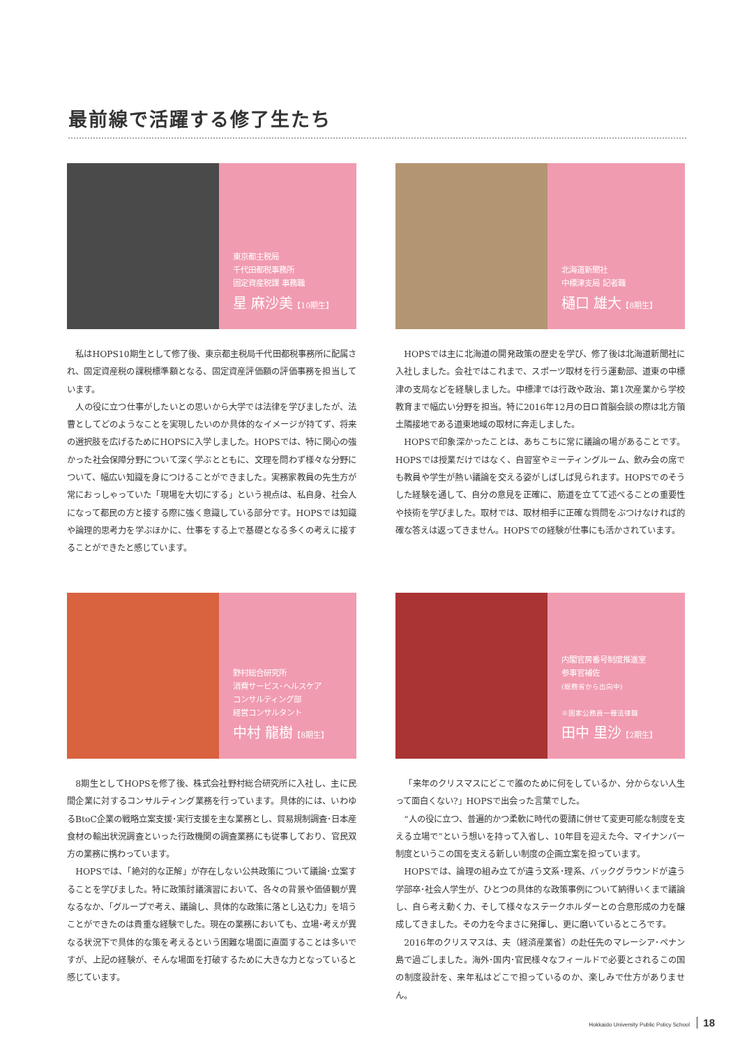最前線で活躍する修了生たち
東京都主税局
千代田都税事務所
固定資産税課 事務職
星 麻沙美【10期生】
私はHOPS10期生として修了後、東京都主税局千代田都税事務所に配属され、固定資産税の課税標準額となる、固定資産評価額の評価事務を担当しています。
人の役に立つ仕事がしたいとの思いから大学では法律を学びましたが、法曹としてどのようなことを実現したいのか具体的なイメージが持てず、将来の選択肢を広げるためにHOPSに入学しました。HOPSでは、特に関心の強かった社会保障分野について深く学ぶとともに、文理を問わず様々な分野について、幅広い知識を身につけることができました。実務家教員の先生方が常におっしゃっていた「現場を大切にする」という視点は、私自身、社会人になって都民の方と接する際に強く意識している部分です。HOPSでは知識や論理的思考力を学ぶほかに、仕事をする上で基礎となる多くの考えに接することができたと感じています。
北海道新聞社
中標津支局 記者職
樋口 雄大【8期生】
HOPSでは主に北海道の開発政策の歴史を学び、修了後は北海道新聞社に入社しました。会社ではこれまで、スポーツ取材を行う運動部、道東の中標津の支局などを経験しました。中標津では行政や政治、第1次産業から学校教育まで幅広い分野を担当。特に2016年12月の日ロ首脳会談の際は北方領土隣接地である道東地域の取材に奔走しました。
HOPSで印象深かったことは、あちこちに常に議論の場があることです。HOPSでは授業だけではなく、自習室やミーティングルーム、飲み会の席でも教員や学生が熱い議論を交える姿がしばしば見られます。HOPSでのそうした経験を通して、自分の意見を正確に、筋道を立てて述べることの重要性や技術を学びました。取材では、取材相手に正確な質問をぶつけなければ的確な答えは返ってきません。HOPSでの経験が仕事にも活かされています。
野村総合研究所
消費サービス･ヘルスケア
コンサルティング部
経営コンサルタント
中村 龍樹【8期生】
8期生としてHOPSを修了後、株式会社野村総合研究所に入社し、主に民間企業に対するコンサルティング業務を行っています。具体的には、いわゆるBtoC企業の戦略立案支援･実行支援を主な業務とし、貿易規制調査･日本産食材の輸出状況調査といった行政機関の調査業務にも従事しており、官民双方の業務に携わっています。
HOPSでは、「絶対的な正解」が存在しない公共政策について議論･立案することを学びました。特に政策討議演習において、各々の背景や価値観が異なるなか、「グループで考え、議論し、具体的な政策に落とし込む力」を培うことができたのは貴重な経験でした。現在の業務においても、立場･考えが異なる状況下で具体的な策を考えるという困難な場面に直面することは多いですが、上記の経験が、そんな場面を打破するために大きな力となっていると感じています。
内閣官房番号制度推進室
参事官補佐
(総務省から出向中)
※国家公務員一種法律職
田中 里沙【2期生】
「来年のクリスマスにどこで誰のために何をしているか、分からない人生って面白くない?」HOPSで出会った言葉でした。
“人の役に立つ、普遍的かつ柔軟に時代の要請に併せて変更可能な制度を支える立場で”という想いを持って入省し、10年目を迎えた今、マイナンバー制度というこの国を支える新しい制度の企画立案を担っています。
HOPSでは、論理の組み立てが違う文系･理系、バックグラウンドが違う学部卒･社会人学生が、ひとつの具体的な政策事例について納得いくまで議論し、自ら考え動く力、そして様々なステークホルダーとの合意形成の力を醸成してきました。その力を今まさに発揮し、更に磨いているところです。
2016年のクリスマスは、夫（経済産業省）の赴任先のマレーシア･ペナン島で過ごしました。海外･国内･官民様々なフィールドで必要とされるこの国の制度設計を、来年私はどこで担っているのか、楽しみで仕方がありません。
Hokkaido University Public Policy School 18